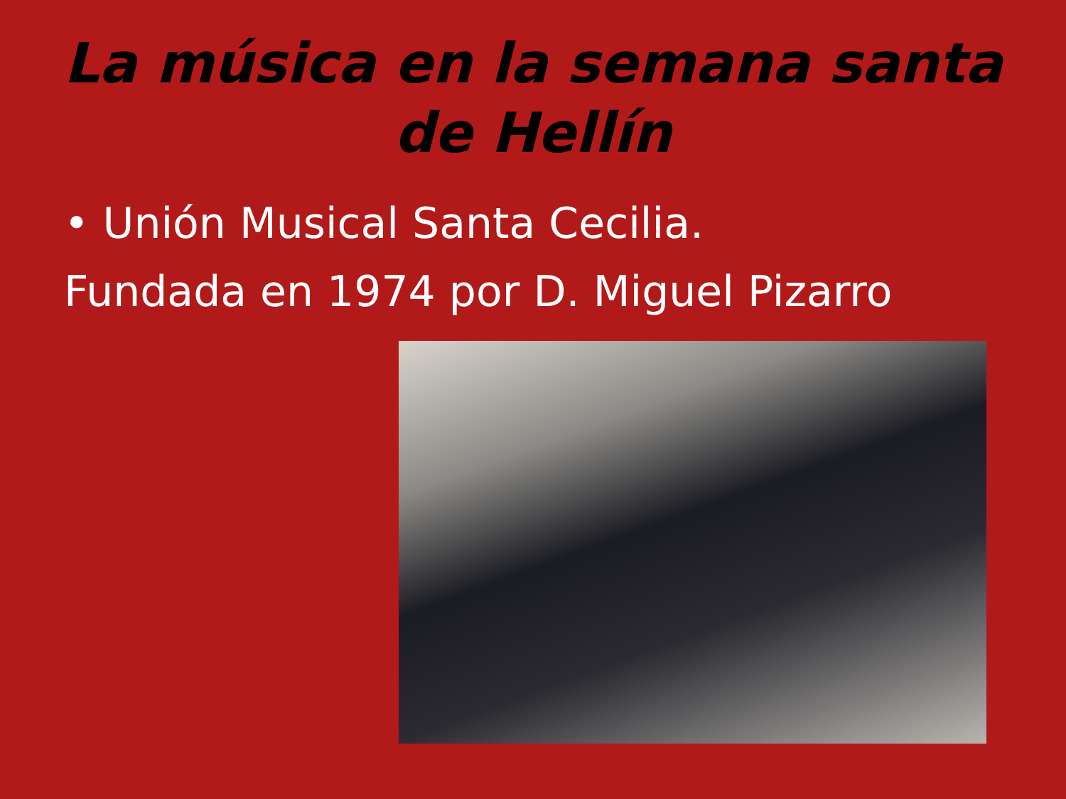La música en la semana santa
de Hellín
• Unión Musical Santa Cecilia.
Fundada en 1974 por D. Miguel Pizarro